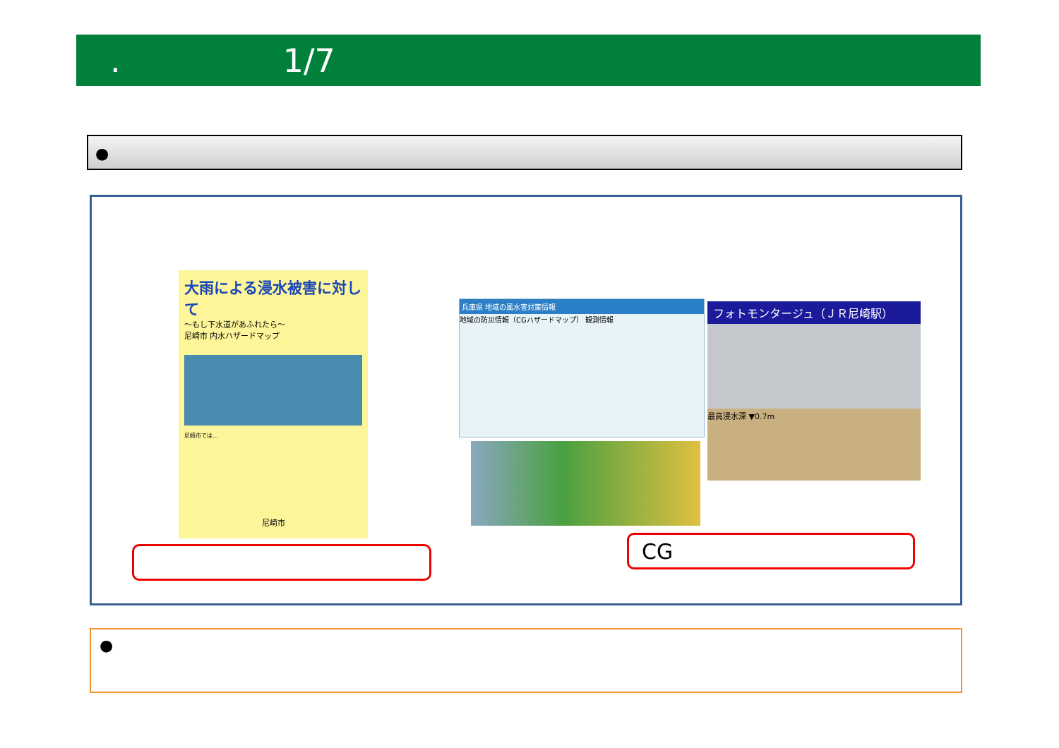. 1/7
●
大雨による浸水被害に対して
～もし下水道があふれたら～
尼崎市 内水ハザードマップ
尼崎市では…
尼崎市
兵庫県 地域の風水害対策情報
地域の防災情報（CGハザードマップ） 観測情報
フォトモンタージュ（ＪＲ尼崎駅）
最高浸水深 ▼0.7m
CG
●